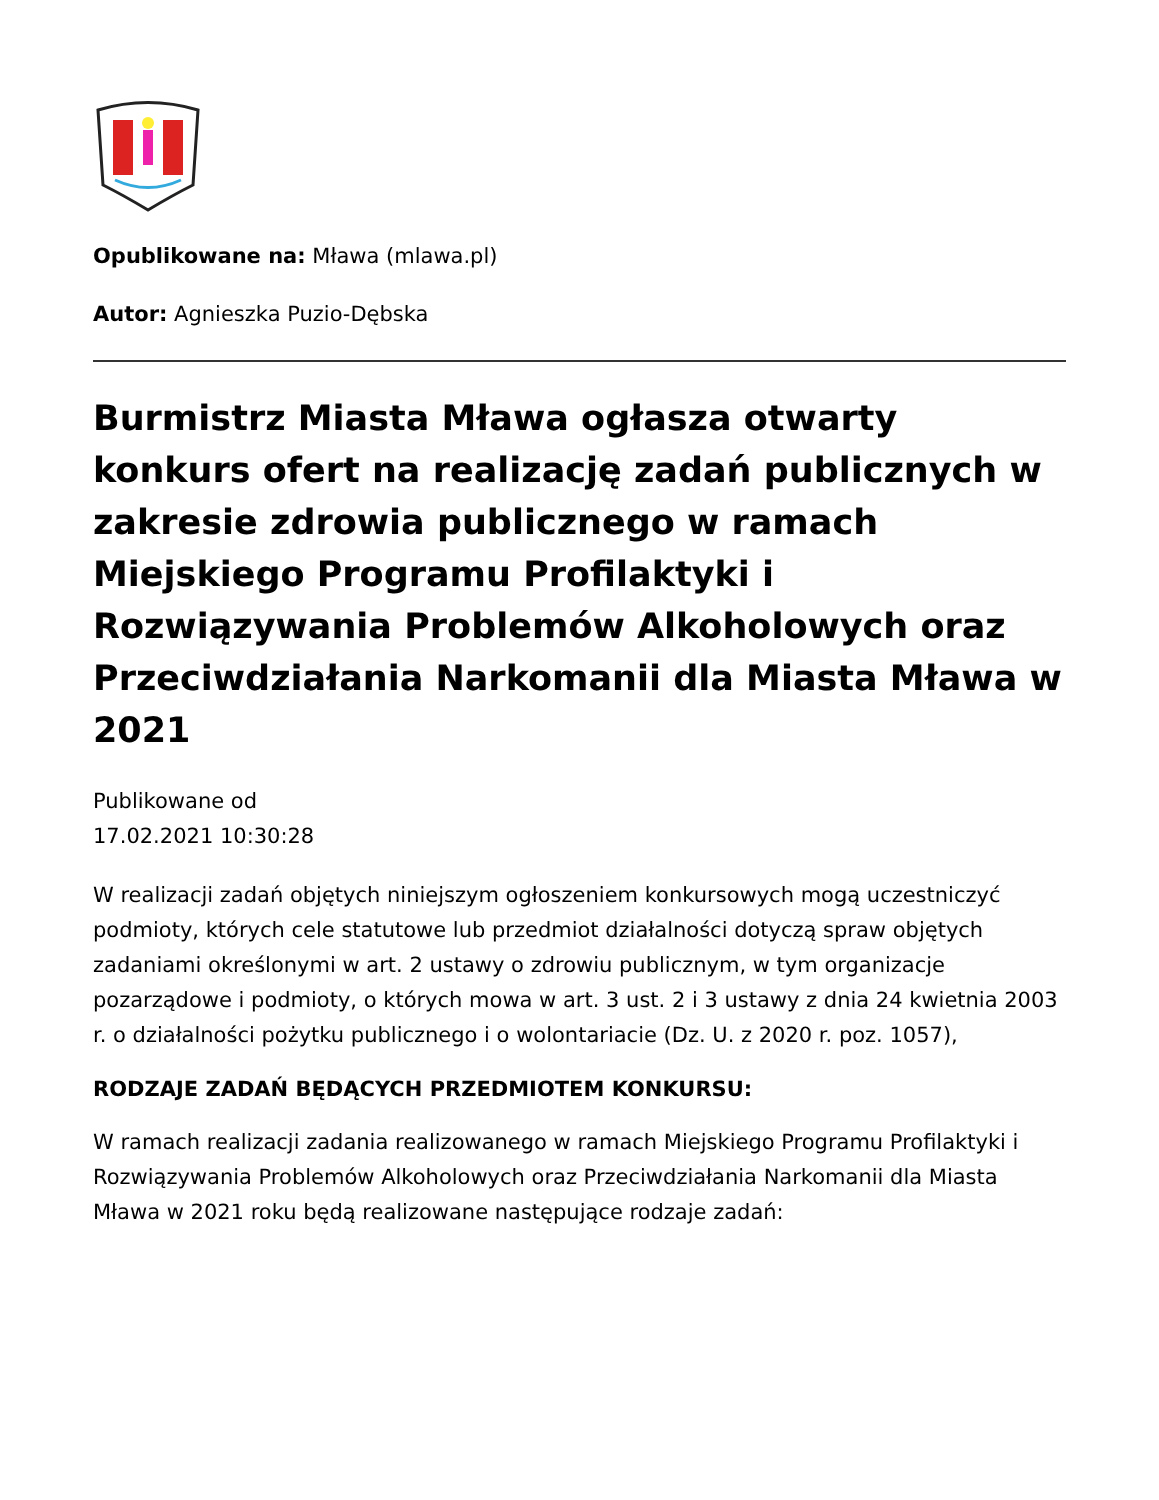Opublikowane na: Mława (mlawa.pl)
Autor: Agnieszka Puzio-Dębska
Burmistrz Miasta Mława ogłasza otwarty konkurs ofert na realizację zadań publicznych w zakresie zdrowia publicznego w ramach Miejskiego Programu Profilaktyki i Rozwiązywania Problemów Alkoholowych oraz Przeciwdziałania Narkomanii dla Miasta Mława w 2021
Publikowane od
17.02.2021 10:30:28
W realizacji zadań objętych niniejszym ogłoszeniem konkursowych mogą uczestniczyć podmioty, których cele statutowe lub przedmiot działalności dotyczą spraw objętych zadaniami określonymi w art. 2 ustawy o zdrowiu publicznym, w tym organizacje pozarządowe i podmioty, o których mowa w art. 3 ust. 2 i 3 ustawy z dnia 24 kwietnia 2003 r. o działalności pożytku publicznego i o wolontariacie (Dz. U. z 2020 r. poz. 1057),
RODZAJE ZADAŃ BĘDĄCYCH PRZEDMIOTEM KONKURSU:
W ramach realizacji zadania realizowanego w ramach Miejskiego Programu Profilaktyki i Rozwiązywania Problemów Alkoholowych oraz Przeciwdziałania Narkomanii dla Miasta Mława w 2021 roku będą realizowane następujące rodzaje zadań: